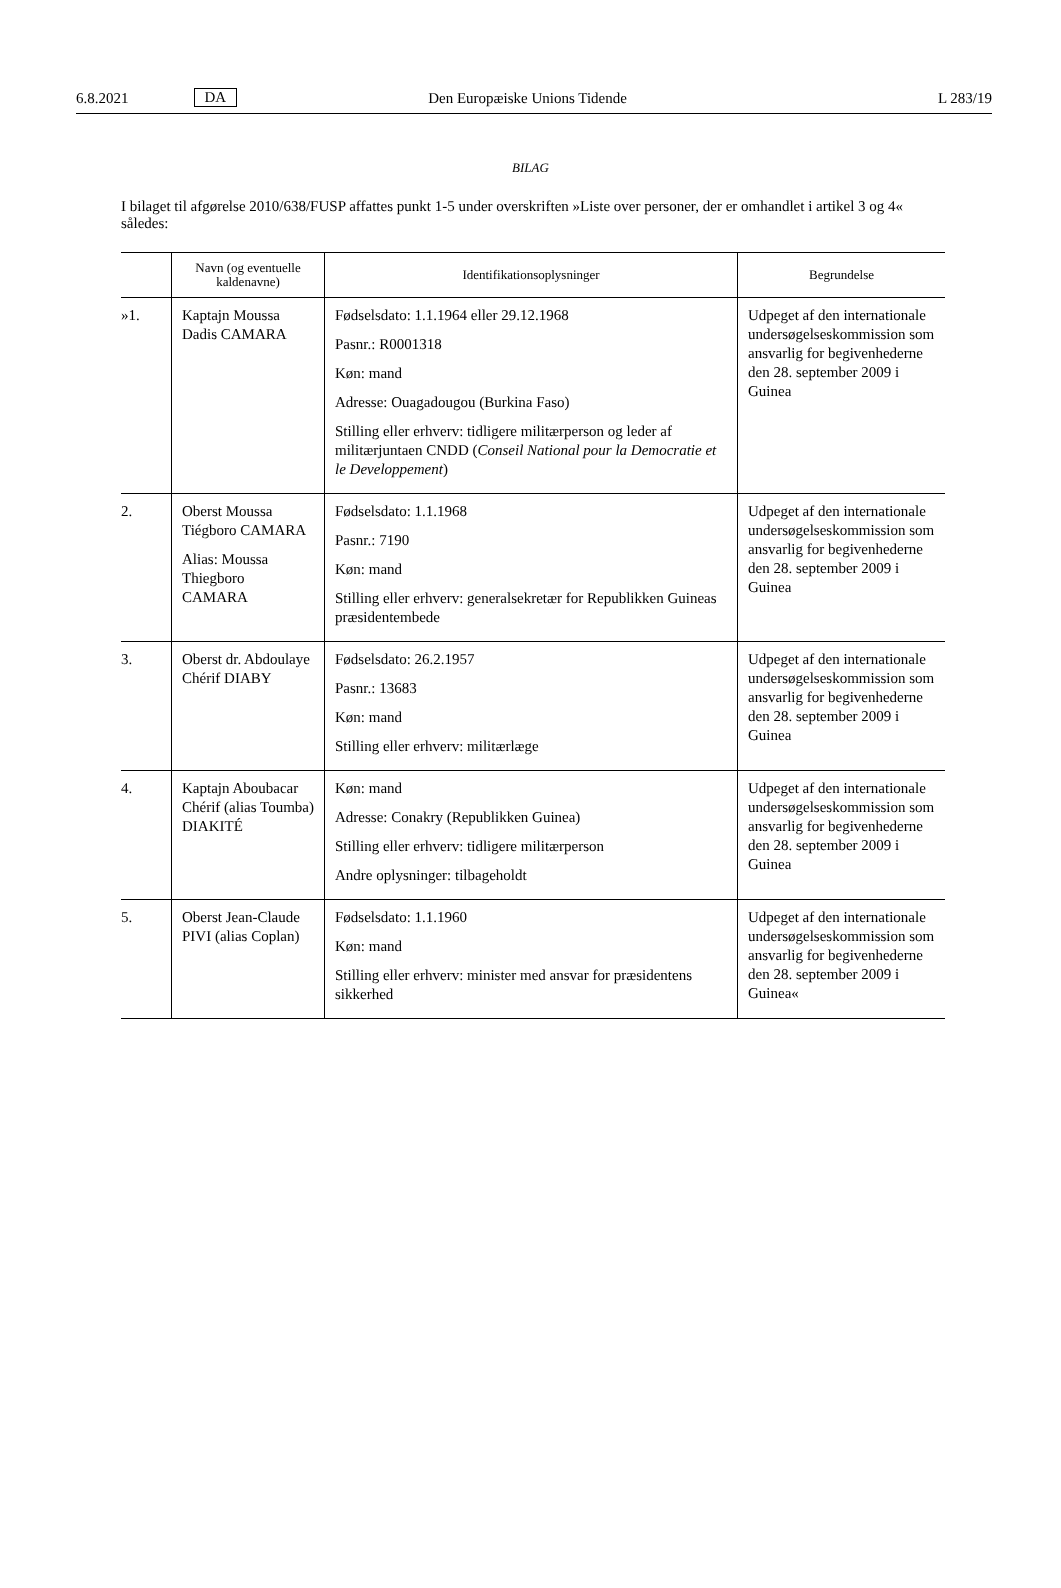6.8.2021 DA Den Europæiske Unions Tidende L 283/19
BILAG
I bilaget til afgørelse 2010/638/FUSP affattes punkt 1-5 under overskriften »Liste over personer, der er omhandlet i artikel 3 og 4« således:
| | Navn (og eventuelle kaldenavne) | Identifikationsoplysninger | Begrundelse |
| --- | --- | --- | --- |
| »1. | Kaptajn Moussa Dadis CAMARA | Fødselsdato: 1.1.1964 eller 29.12.1968 Pasnr.: R0001318 Køn: mand Adresse: Ouagadougou (Burkina Faso) Stilling eller erhverv: tidligere militærperson og leder af militærjuntaen CNDD ( Conseil National pour la Democratie et le Developpement ) | Udpeget af den internationale undersøgelseskommission som ansvarlig for begivenhederne den 28. september 2009 i Guinea |
| 2. | Oberst Moussa Tiégboro CAMARA Alias: Moussa Thiegboro CAMARA | Fødselsdato: 1.1.1968 Pasnr.: 7190 Køn: mand Stilling eller erhverv: generalsekretær for Republikken Guineas præsidentembede | Udpeget af den internationale undersøgelseskommission som ansvarlig for begivenhederne den 28. september 2009 i Guinea |
| 3. | Oberst dr. Abdoulaye Chérif DIABY | Fødselsdato: 26.2.1957 Pasnr.: 13683 Køn: mand Stilling eller erhverv: militærlæge | Udpeget af den internationale undersøgelseskommission som ansvarlig for begivenhederne den 28. september 2009 i Guinea |
| 4. | Kaptajn Aboubacar Chérif (alias Toumba) DIAKITÉ | Køn: mand Adresse: Conakry (Republikken Guinea) Stilling eller erhverv: tidligere militærperson Andre oplysninger: tilbageholdt | Udpeget af den internationale undersøgelseskommission som ansvarlig for begivenhederne den 28. september 2009 i Guinea |
| 5. | Oberst Jean-Claude PIVI (alias Coplan) | Fødselsdato: 1.1.1960 Køn: mand Stilling eller erhverv: minister med ansvar for præsidentens sikkerhed | Udpeget af den internationale undersøgelseskommission som ansvarlig for begivenhederne den 28. september 2009 i Guinea« |